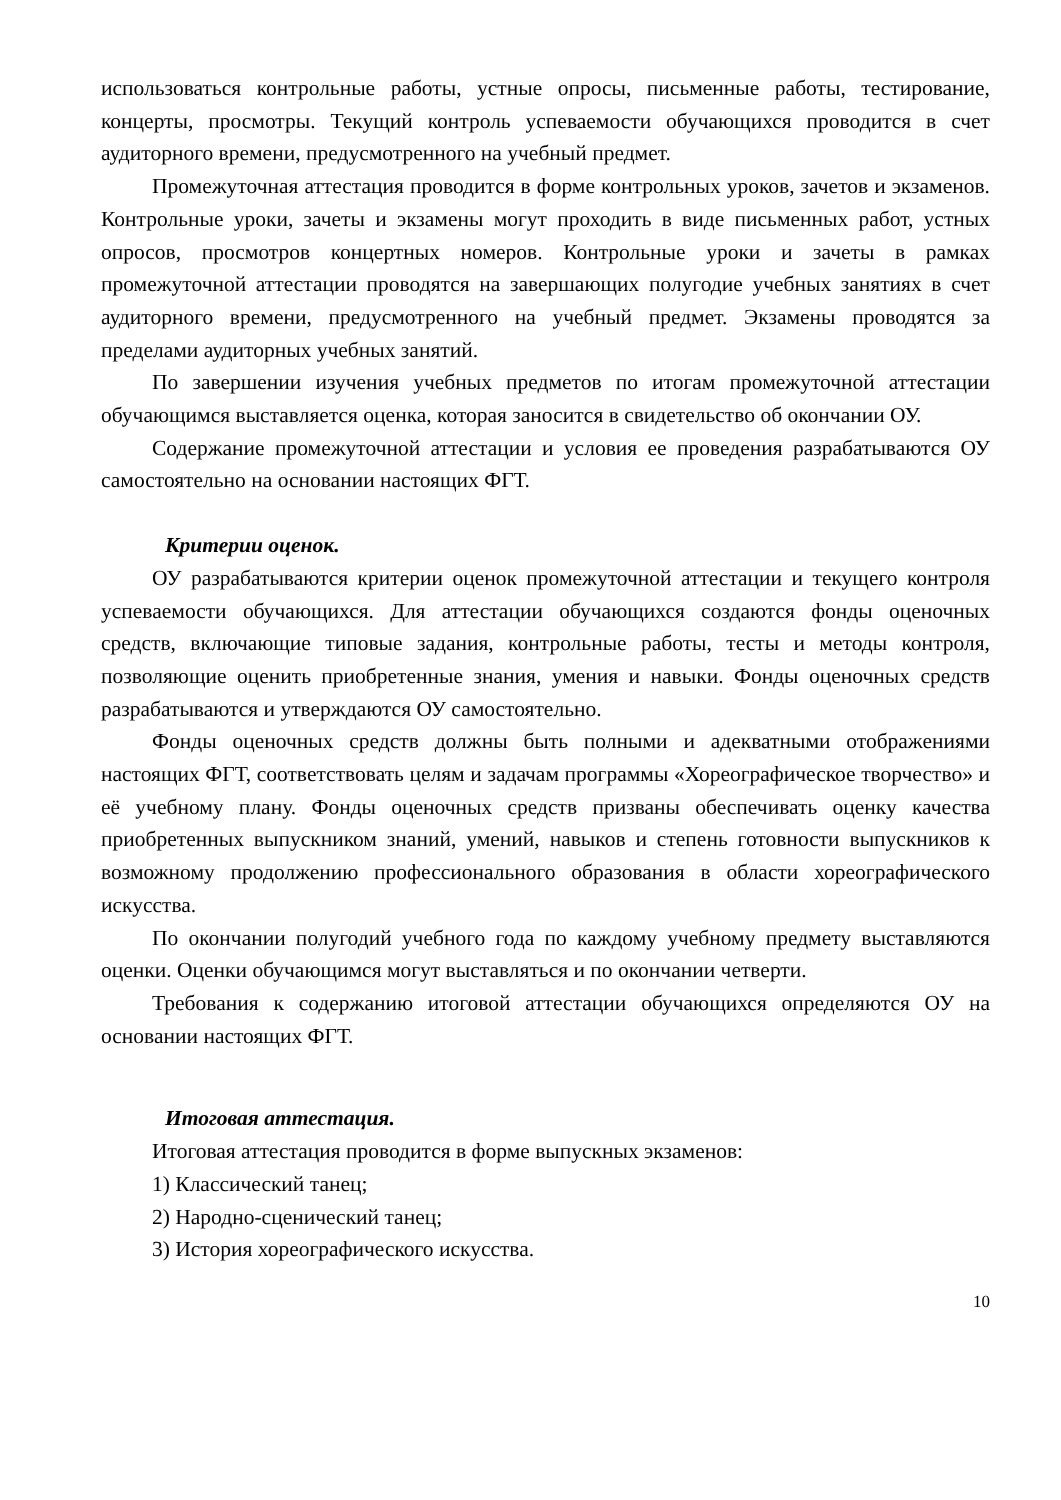использоваться контрольные работы, устные опросы, письменные работы, тестирование, концерты, просмотры. Текущий контроль успеваемости обучающихся проводится в счет аудиторного времени, предусмотренного на учебный предмет.
Промежуточная аттестация проводится в форме контрольных уроков, зачетов и экзаменов. Контрольные уроки, зачеты и экзамены могут проходить в виде письменных работ, устных опросов, просмотров концертных номеров. Контрольные уроки и зачеты в рамках промежуточной аттестации проводятся на завершающих полугодие учебных занятиях в счет аудиторного времени, предусмотренного на учебный предмет. Экзамены проводятся за пределами аудиторных учебных занятий.
По завершении изучения учебных предметов по итогам промежуточной аттестации обучающимся выставляется оценка, которая заносится в свидетельство об окончании ОУ.
Содержание промежуточной аттестации и условия ее проведения разрабатываются ОУ самостоятельно на основании настоящих ФГТ.
Критерии оценок.
ОУ разрабатываются критерии оценок промежуточной аттестации и текущего контроля успеваемости обучающихся. Для аттестации обучающихся создаются фонды оценочных средств, включающие типовые задания, контрольные работы, тесты и методы контроля, позволяющие оценить приобретенные знания, умения и навыки. Фонды оценочных средств разрабатываются и утверждаются ОУ самостоятельно.
Фонды оценочных средств должны быть полными и адекватными отображениями настоящих ФГТ, соответствовать целям и задачам программы «Хореографическое творчество» и её учебному плану. Фонды оценочных средств призваны обеспечивать оценку качества приобретенных выпускником знаний, умений, навыков и степень готовности выпускников к возможному продолжению профессионального образования в области хореографического искусства.
По окончании полугодий учебного года по каждому учебному предмету выставляются оценки. Оценки обучающимся могут выставляться и по окончании четверти.
Требования к содержанию итоговой аттестации обучающихся определяются ОУ на основании настоящих ФГТ.
Итоговая аттестация.
Итоговая аттестация проводится в форме выпускных экзаменов:
1) Классический танец;
2) Народно-сценический танец;
3) История хореографического искусства.
10